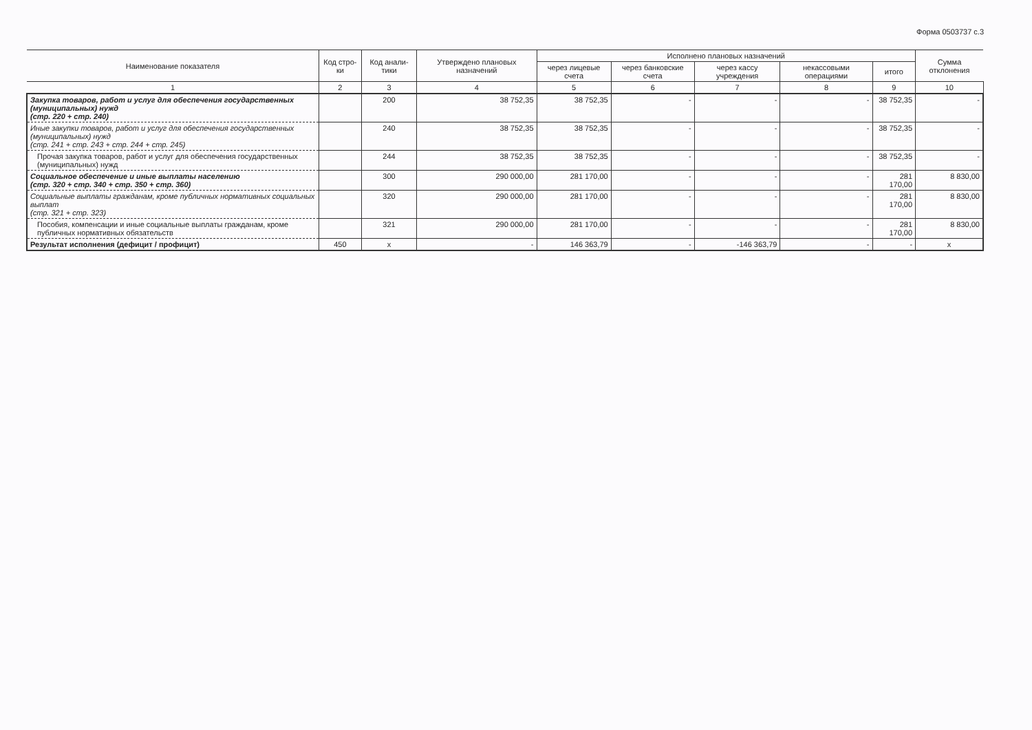Форма 0503737 с.3
| Наименование показателя | Код стро-ки | Код анали-тики | Утверждено плановых назначений | Исполнено плановых назначений | | | | | Сумма отклонения |
| --- | --- | --- | --- | --- | --- | --- | --- | --- | --- |
| | | | | через лицевые счета | через банковские счета | через кассу учреждения | некассовыми операциями | итого | |
| 1 | 2 | 3 | 4 | 5 | 6 | 7 | 8 | 9 | 10 |
| Закупка товаров, работ и услуг для обеспечения государственных (муниципальных) нужд (стр. 220 + стр. 240) | | 200 | 38 752,35 | 38 752,35 | - | - | - | 38 752,35 | - |
| Иные закупки товаров, работ и услуг для обеспечения государственных (муниципальных) нужд (стр. 241 + стр. 243 + стр. 244 + стр. 245) | | 240 | 38 752,35 | 38 752,35 | - | - | - | 38 752,35 | - |
| Прочая закупка товаров, работ и услуг для обеспечения государственных (муниципальных) нужд | | 244 | 38 752,35 | 38 752,35 | - | - | - | 38 752,35 | - |
| Социальное обеспечение и иные выплаты населению (стр. 320 + стр. 340 + стр. 350 + стр. 360) | | 300 | 290 000,00 | 281 170,00 | - | - | - | 281 170,00 | 8 830,00 |
| Социальные выплаты гражданам, кроме публичных нормативных социальных выплат (стр. 321 + стр. 323) | | 320 | 290 000,00 | 281 170,00 | - | - | - | 281 170,00 | 8 830,00 |
| Пособия, компенсации и иные социальные выплаты гражданам, кроме публичных нормативных обязательств | | 321 | 290 000,00 | 281 170,00 | - | - | - | 281 170,00 | 8 830,00 |
| Результат исполнения (дефицит / профицит) | 450 | x | - | 146 363,79 | - | -146 363,79 | - | - | x |